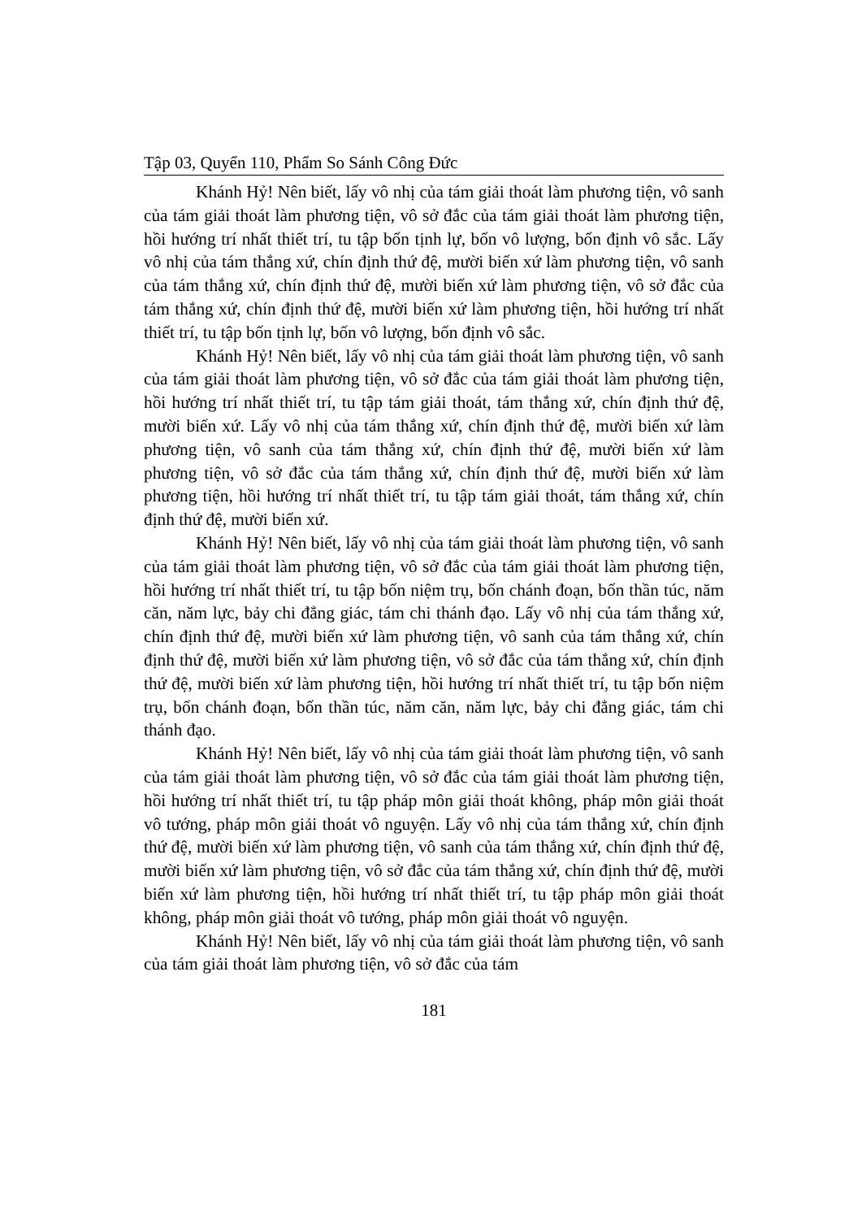Tập 03, Quyển 110, Phẩm So Sánh Công Đức
Khánh Hỷ! Nên biết, lấy vô nhị của tám giải thoát làm phương tiện, vô sanh của tám giải thoát làm phương tiện, vô sở đắc của tám giải thoát làm phương tiện, hồi hướng trí nhất thiết trí, tu tập bốn tịnh lự, bốn vô lượng, bốn định vô sắc. Lấy vô nhị của tám thắng xứ, chín định thứ đệ, mười biến xứ làm phương tiện, vô sanh của tám thắng xứ, chín định thứ đệ, mười biến xứ làm phương tiện, vô sở đắc của tám thắng xứ, chín định thứ đệ, mười biến xứ làm phương tiện, hồi hướng trí nhất thiết trí, tu tập bốn tịnh lự, bốn vô lượng, bốn định vô sắc.
Khánh Hỷ! Nên biết, lấy vô nhị của tám giải thoát làm phương tiện, vô sanh của tám giải thoát làm phương tiện, vô sở đắc của tám giải thoát làm phương tiện, hồi hướng trí nhất thiết trí, tu tập tám giải thoát, tám thắng xứ, chín định thứ đệ, mười biến xứ. Lấy vô nhị của tám thắng xứ, chín định thứ đệ, mười biến xứ làm phương tiện, vô sanh của tám thắng xứ, chín định thứ đệ, mười biến xứ làm phương tiện, vô sở đắc của tám thắng xứ, chín định thứ đệ, mười biến xứ làm phương tiện, hồi hướng trí nhất thiết trí, tu tập tám giải thoát, tám thắng xứ, chín định thứ đệ, mười biến xứ.
Khánh Hỷ! Nên biết, lấy vô nhị của tám giải thoát làm phương tiện, vô sanh của tám giải thoát làm phương tiện, vô sở đắc của tám giải thoát làm phương tiện, hồi hướng trí nhất thiết trí, tu tập bốn niệm trụ, bốn chánh đoạn, bốn thần túc, năm căn, năm lực, bảy chi đẳng giác, tám chi thánh đạo. Lấy vô nhị của tám thắng xứ, chín định thứ đệ, mười biến xứ làm phương tiện, vô sanh của tám thắng xứ, chín định thứ đệ, mười biến xứ làm phương tiện, vô sở đắc của tám thắng xứ, chín định thứ đệ, mười biến xứ làm phương tiện, hồi hướng trí nhất thiết trí, tu tập bốn niệm trụ, bốn chánh đoạn, bốn thần túc, năm căn, năm lực, bảy chi đẳng giác, tám chi thánh đạo.
Khánh Hỷ! Nên biết, lấy vô nhị của tám giải thoát làm phương tiện, vô sanh của tám giải thoát làm phương tiện, vô sở đắc của tám giải thoát làm phương tiện, hồi hướng trí nhất thiết trí, tu tập pháp môn giải thoát không, pháp môn giải thoát vô tướng, pháp môn giải thoát vô nguyện. Lấy vô nhị của tám thắng xứ, chín định thứ đệ, mười biến xứ làm phương tiện, vô sanh của tám thắng xứ, chín định thứ đệ, mười biến xứ làm phương tiện, vô sở đắc của tám thắng xứ, chín định thứ đệ, mười biến xứ làm phương tiện, hồi hướng trí nhất thiết trí, tu tập pháp môn giải thoát không, pháp môn giải thoát vô tướng, pháp môn giải thoát vô nguyện.
Khánh Hỷ! Nên biết, lấy vô nhị của tám giải thoát làm phương tiện, vô sanh của tám giải thoát làm phương tiện, vô sở đắc của tám
181